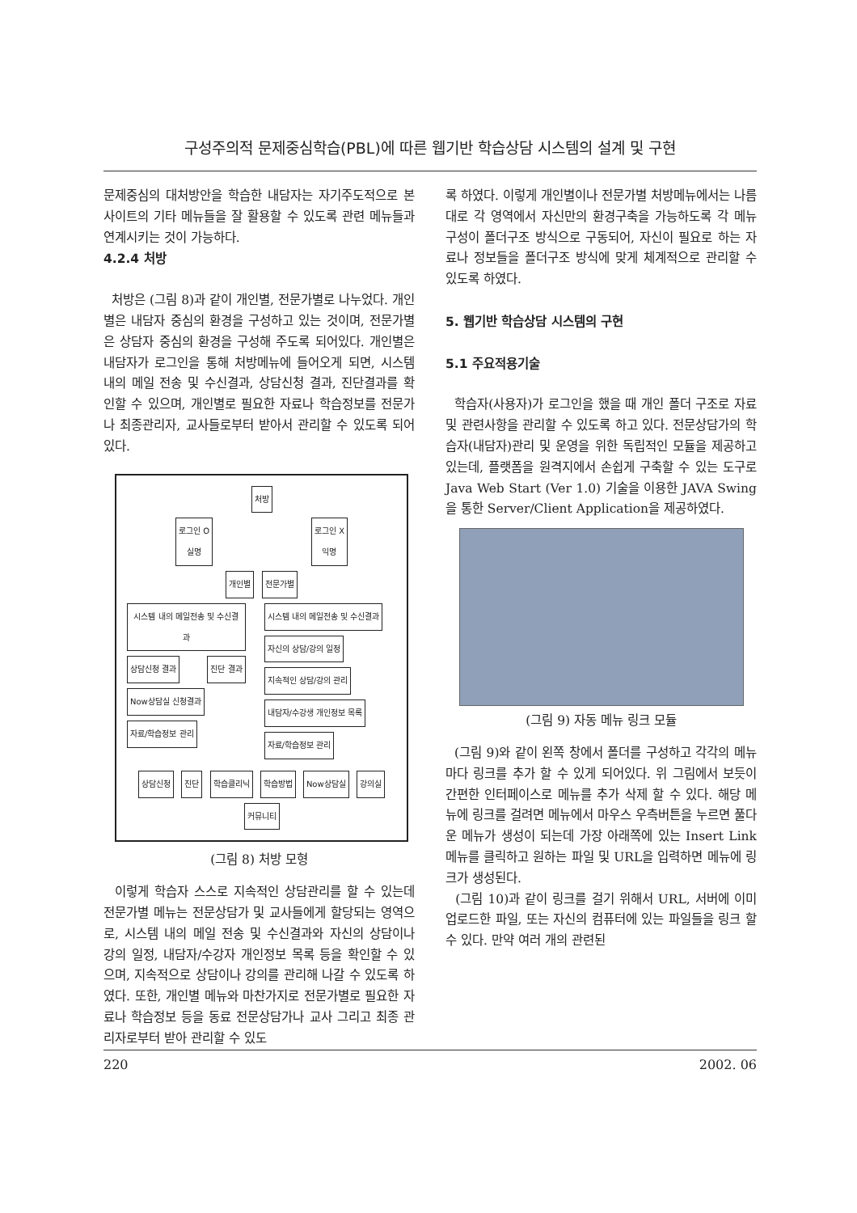구성주의적 문제중심학습(PBL)에 따른 웹기반 학습상담 시스템의 설계 및 구현
문제중심의 대처방안을 학습한 내담자는 자기주도적으로 본 사이트의 기타 메뉴들을 잘 활용할 수 있도록 관련 메뉴들과 연계시키는 것이 가능하다.
4.2.4 처방
처방은 (그림 8)과 같이 개인별, 전문가별로 나누었다. 개인별은 내담자 중심의 환경을 구성하고 있는 것이며, 전문가별은 상담자 중심의 환경을 구성해 주도록 되어있다. 개인별은 내담자가 로그인을 통해 처방메뉴에 들어오게 되면, 시스템 내의 메일 전송 및 수신결과, 상담신청 결과, 진단결과를 확인할 수 있으며, 개인별로 필요한 자료나 학습정보를 전문가나 최종관리자, 교사들로부터 받아서 관리할 수 있도록 되어있다.
처방
로그인 O
실명 로그인 X
익명
개인별 전문가별
시스템 내의 메일전송 및 수신결과 상담신청 결과 진단 결과 Now상담실 신청결과 자료/학습정보 관리
시스템 내의 메일전송 및 수신결과 자신의 상담/강의 일정 지속적인 상담/강의 관리 내담자/수강생 개인정보 목록 자료/학습정보 관리
상담신청 진단 학습클리닉 학습방법 Now상담실 강의실 커뮤니티
(그림 8) 처방 모형
이렇게 학습자 스스로 지속적인 상담관리를 할 수 있는데 전문가별 메뉴는 전문상담가 및 교사들에게 할당되는 영역으로, 시스템 내의 메일 전송 및 수신결과와 자신의 상담이나 강의 일정, 내담자/수강자 개인정보 목록 등을 확인할 수 있으며, 지속적으로 상담이나 강의를 관리해 나갈 수 있도록 하였다. 또한, 개인별 메뉴와 마찬가지로 전문가별로 필요한 자료나 학습정보 등을 동료 전문상담가나 교사 그리고 최종 관리자로부터 받아 관리할 수 있도
록 하였다. 이렇게 개인별이나 전문가별 처방메뉴에서는 나름대로 각 영역에서 자신만의 환경구축을 가능하도록 각 메뉴 구성이 폴더구조 방식으로 구동되어, 자신이 필요로 하는 자료나 정보들을 폴더구조 방식에 맞게 체계적으로 관리할 수 있도록 하였다.
5. 웹기반 학습상담 시스템의 구현
5.1 주요적용기술
학습자(사용자)가 로그인을 했을 때 개인 폴더 구조로 자료 및 관련사항을 관리할 수 있도록 하고 있다. 전문상담가의 학습자(내담자)관리 및 운영을 위한 독립적인 모듈을 제공하고 있는데, 플랫폼을 원격지에서 손쉽게 구축할 수 있는 도구로 Java Web Start (Ver 1.0) 기술을 이용한 JAVA Swing을 통한 Server/Client Application을 제공하였다.
(그림 9) 자동 메뉴 링크 모듈
(그림 9)와 같이 왼쪽 창에서 폴더를 구성하고 각각의 메뉴마다 링크를 추가 할 수 있게 되어있다. 위 그림에서 보듯이 간편한 인터페이스로 메뉴를 추가 삭제 할 수 있다. 해당 메뉴에 링크를 걸려면 메뉴에서 마우스 우측버튼을 누르면 풀다운 메뉴가 생성이 되는데 가장 아래쪽에 있는 Insert Link메뉴를 클릭하고 원하는 파일 및 URL을 입력하면 메뉴에 링크가 생성된다.
(그림 10)과 같이 링크를 걸기 위해서 URL, 서버에 이미 업로드한 파일, 또는 자신의 컴퓨터에 있는 파일들을 링크 할 수 있다. 만약 여러 개의 관련된
220 2002. 06